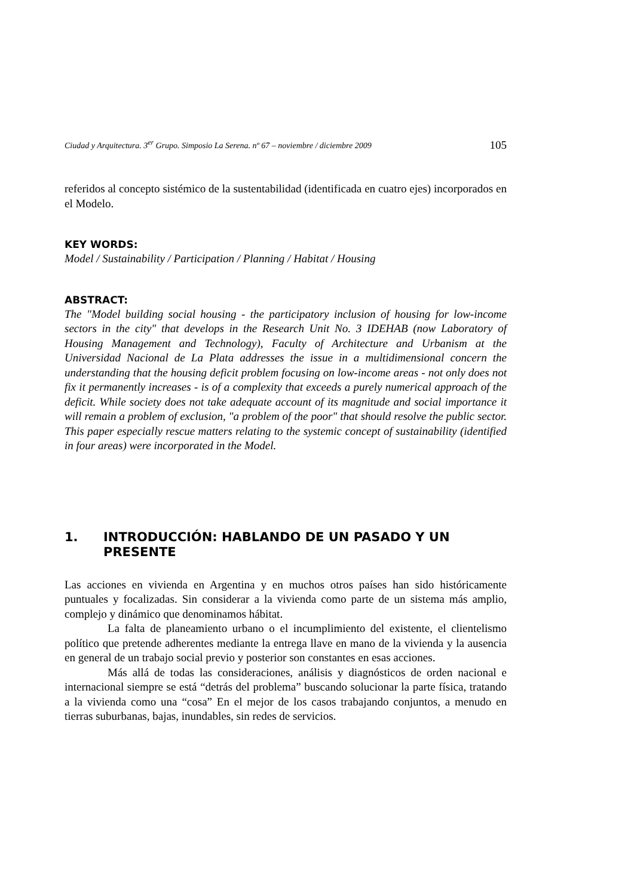Ciudad y Arquitectura. 3<sup>er</sup> Grupo. Simposio La Serena. nº 67 – noviembre / diciembre 2009 105
referidos al concepto sistémico de la sustentabilidad (identificada en cuatro ejes) incorporados en el Modelo.
KEY WORDS:
Model / Sustainability / Participation / Planning / Habitat / Housing
ABSTRACT:
The "Model building social housing - the participatory inclusion of housing for low-income sectors in the city" that develops in the Research Unit No. 3 IDEHAB (now Laboratory of Housing Management and Technology), Faculty of Architecture and Urbanism at the Universidad Nacional de La Plata addresses the issue in a multidimensional concern the understanding that the housing deficit problem focusing on low-income areas - not only does not fix it permanently increases - is of a complexity that exceeds a purely numerical approach of the deficit. While society does not take adequate account of its magnitude and social importance it will remain a problem of exclusion, "a problem of the poor" that should resolve the public sector. This paper especially rescue matters relating to the systemic concept of sustainability (identified in four areas) were incorporated in the Model.
1. INTRODUCCIÓN: HABLANDO DE UN PASADO Y UN PRESENTE
Las acciones en vivienda en Argentina y en muchos otros países han sido históricamente puntuales y focalizadas. Sin considerar a la vivienda como parte de un sistema más amplio, complejo y dinámico que denominamos hábitat.
La falta de planeamiento urbano o el incumplimiento del existente, el clientelismo político que pretende adherentes mediante la entrega llave en mano de la vivienda y la ausencia en general de un trabajo social previo y posterior son constantes en esas acciones.
Más allá de todas las consideraciones, análisis y diagnósticos de orden nacional e internacional siempre se está “detrás del problema” buscando solucionar la parte física, tratando a la vivienda como una “cosa” En el mejor de los casos trabajando conjuntos, a menudo en tierras suburbanas, bajas, inundables, sin redes de servicios.